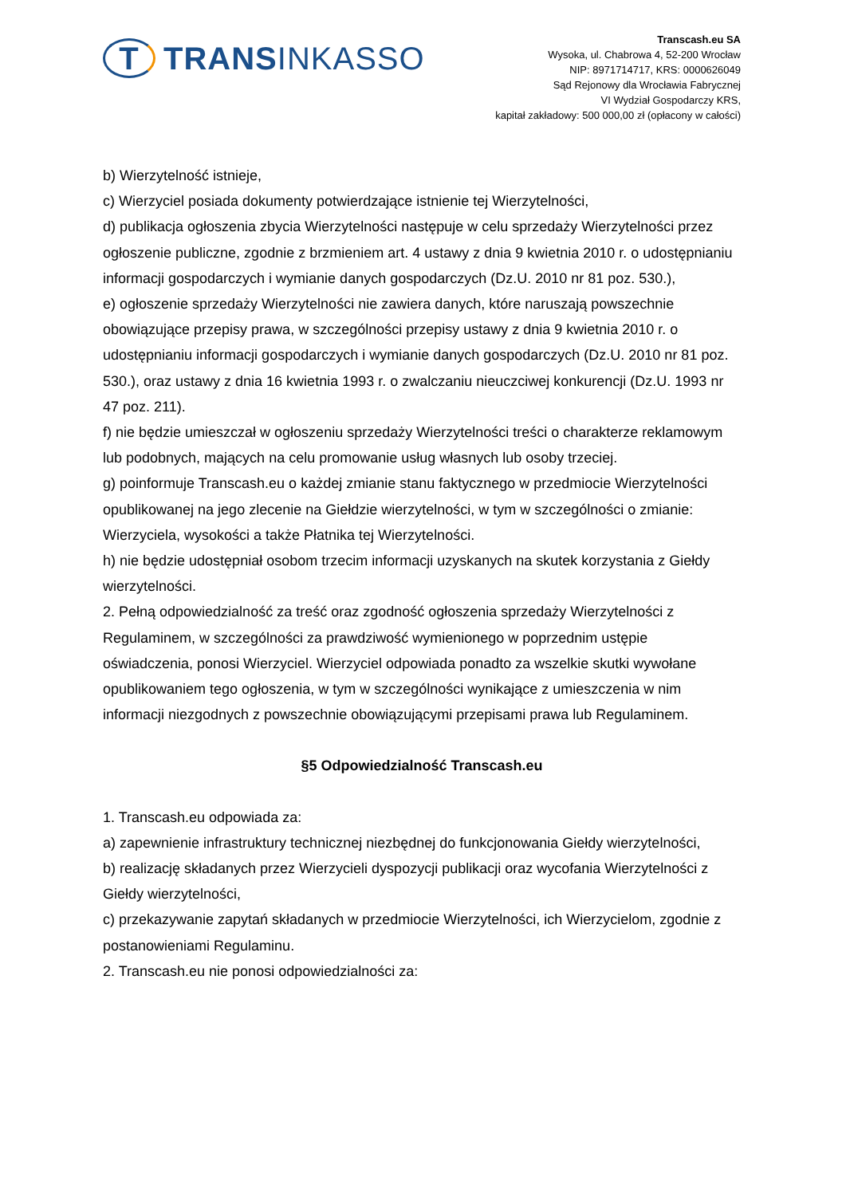T TRANS INKASSO
Transcash.eu SA
Wysoka, ul. Chabrowa 4, 52-200 Wrocław
NIP: 8971714717, KRS: 0000626049
Sąd Rejonowy dla Wrocławia Fabrycznej
VI Wydział Gospodarczy KRS,
kapitał zakładowy: 500 000,00 zł (opłacony w całości)
b) Wierzytelność istnieje,
c) Wierzyciel posiada dokumenty potwierdzające istnienie tej Wierzytelności,
d) publikacja ogłoszenia zbycia Wierzytelności następuje w celu sprzedaży Wierzytelności przez ogłoszenie publiczne, zgodnie z brzmieniem art. 4 ustawy z dnia 9 kwietnia 2010 r. o udostępnianiu informacji gospodarczych i wymianie danych gospodarczych (Dz.U. 2010 nr 81 poz. 530.),
e) ogłoszenie sprzedaży Wierzytelności nie zawiera danych, które naruszają powszechnie obowiązujące przepisy prawa, w szczególności przepisy ustawy z dnia 9 kwietnia 2010 r. o udostępnianiu informacji gospodarczych i wymianie danych gospodarczych (Dz.U. 2010 nr 81 poz. 530.), oraz ustawy z dnia 16 kwietnia 1993 r. o zwalczaniu nieuczciwej konkurencji (Dz.U. 1993 nr 47 poz. 211).
f) nie będzie umieszczał w ogłoszeniu sprzedaży Wierzytelności treści o charakterze reklamowym lub podobnych, mających na celu promowanie usług własnych lub osoby trzeciej.
g) poinformuje Transcash.eu o każdej zmianie stanu faktycznego w przedmiocie Wierzytelności opublikowanej na jego zlecenie na Giełdzie wierzytelności, w tym w szczególności o zmianie: Wierzyciela, wysokości a także Płatnika tej Wierzytelności.
h) nie będzie udostępniał osobom trzecim informacji uzyskanych na skutek korzystania z Giełdy wierzytelności.
2. Pełną odpowiedzialność za treść oraz zgodność ogłoszenia sprzedaży Wierzytelności z Regulaminem, w szczególności za prawdziwość wymienionego w poprzednim ustępie oświadczenia, ponosi Wierzyciel. Wierzyciel odpowiada ponadto za wszelkie skutki wywołane opublikowaniem tego ogłoszenia, w tym w szczególności wynikające z umieszczenia w nim informacji niezgodnych z powszechnie obowiązującymi przepisami prawa lub Regulaminem.
§5 Odpowiedzialność Transcash.eu
1. Transcash.eu odpowiada za:
a) zapewnienie infrastruktury technicznej niezbędnej do funkcjonowania Giełdy wierzytelności,
b) realizację składanych przez Wierzycieli dyspozycji publikacji oraz wycofania Wierzytelności z Giełdy wierzytelności,
c) przekazywanie zapytań składanych w przedmiocie Wierzytelności, ich Wierzycielom, zgodnie z postanowieniami Regulaminu.
2. Transcash.eu nie ponosi odpowiedzialności za: